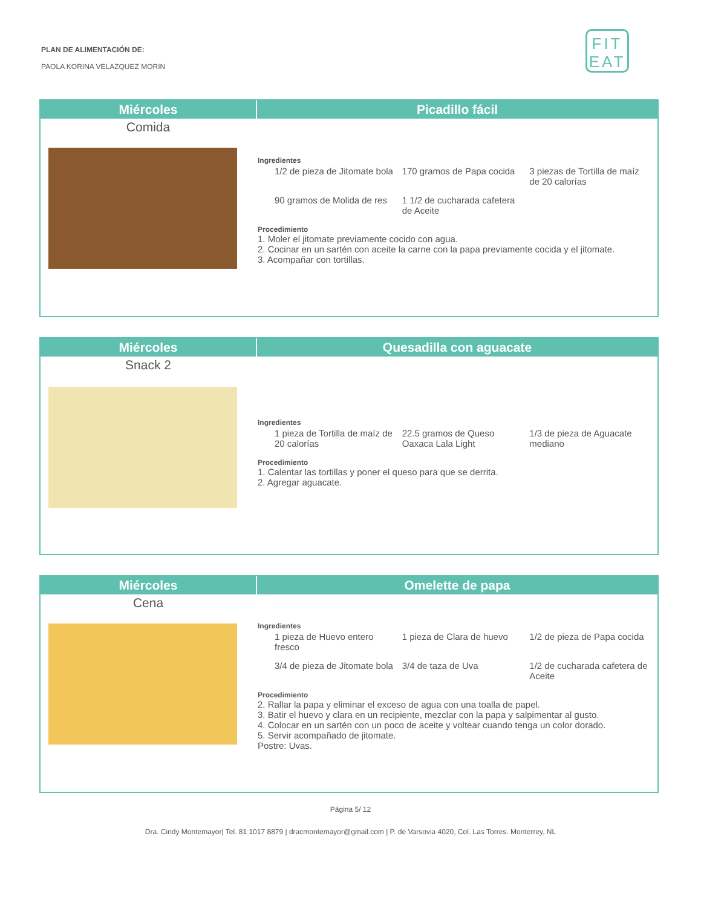PLAN DE ALIMENTACIÓN DE:
PAOLA KORINA VELAZQUEZ MORIN
FIT
EAT
Miércoles Picadillo fácil
Comida
Ingredientes
1/2 de pieza de Jitomate bola
170 gramos de Papa cocida
3 piezas de Tortilla de maíz de 20 calorías
90 gramos de Molida de res
1 1/2 de cucharada cafetera de Aceite
Procedimiento
1. Moler el jitomate previamente cocido con agua.
2. Cocinar en un sartén con aceite la carne con la papa previamente cocida y el jitomate.
3. Acompañar con tortillas.
Miércoles Quesadilla con aguacate
Snack 2
Ingredientes
1 pieza de Tortilla de maíz de 20 calorías
22.5 gramos de Queso Oaxaca Lala Light
1/3 de pieza de Aguacate mediano
Procedimiento
1. Calentar las tortillas y poner el queso para que se derrita.
2. Agregar aguacate.
Miércoles Omelette de papa
Cena
Ingredientes
1 pieza de Huevo entero fresco
1 pieza de Clara de huevo
1/2 de pieza de Papa cocida
3/4 de pieza de Jitomate bola
3/4 de taza de Uva
1/2 de cucharada cafetera de Aceite
Procedimiento
2. Rallar la papa y eliminar el exceso de agua con una toalla de papel.
3. Batir el huevo y clara en un recipiente, mezclar con la papa y salpimentar al gusto.
4. Colocar en un sartén con un poco de aceite y voltear cuando tenga un color dorado.
5. Servir acompañado de jitomate.
Postre: Uvas.
Página 5/ 12
Dra. Cindy Montemayor| Tel. 81 1017 8879 | dracmontemayor@gmail.com | P. de Varsovia 4020, Col. Las Torres. Monterrey, NL